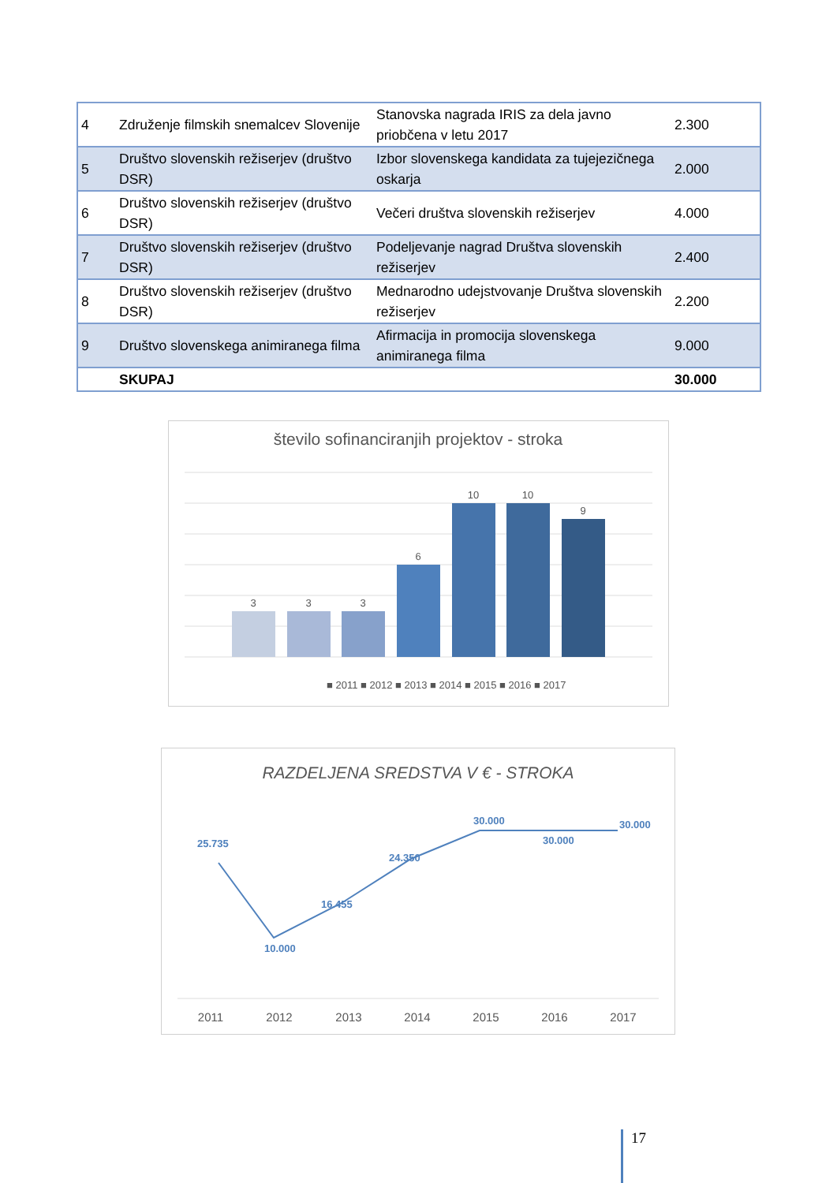| 4 | Združenje filmskih snemalcev Slovenije | Stanovska nagrada IRIS za dela javno priobčena v letu 2017 | 2.300 |
| 5 | Društvo slovenskih režiserjev (društvo DSR) | Izbor slovenskega kandidata za tujejezičnega oskarja | 2.000 |
| 6 | Društvo slovenskih režiserjev (društvo DSR) | Večeri društva slovenskih režiserjev | 4.000 |
| 7 | Društvo slovenskih režiserjev (društvo DSR) | Podeljevanje nagrad Društva slovenskih režiserjev | 2.400 |
| 8 | Društvo slovenskih režiserjev (društvo DSR) | Mednarodno udejstvovanje Društva slovenskih režiserjev | 2.200 |
| 9 | Društvo slovenskega animiranega filma | Afirmacija in promocija slovenskega animiranega filma | 9.000 |
| | SKUPAJ | | 30.000 |
število sofinanciranjih projektov - stroka
3
3
3
6
10
10
9
■ 2011 ■ 2012 ■ 2013 ■ 2014 ■ 2015 ■ 2016 ■ 2017
RAZDELJENA SREDSTVA V € - STROKA
25.735
10.000
16.455
24.350
30.000
30.000
30.000
2011
2012
2013
2014
2015
2016
2017
17